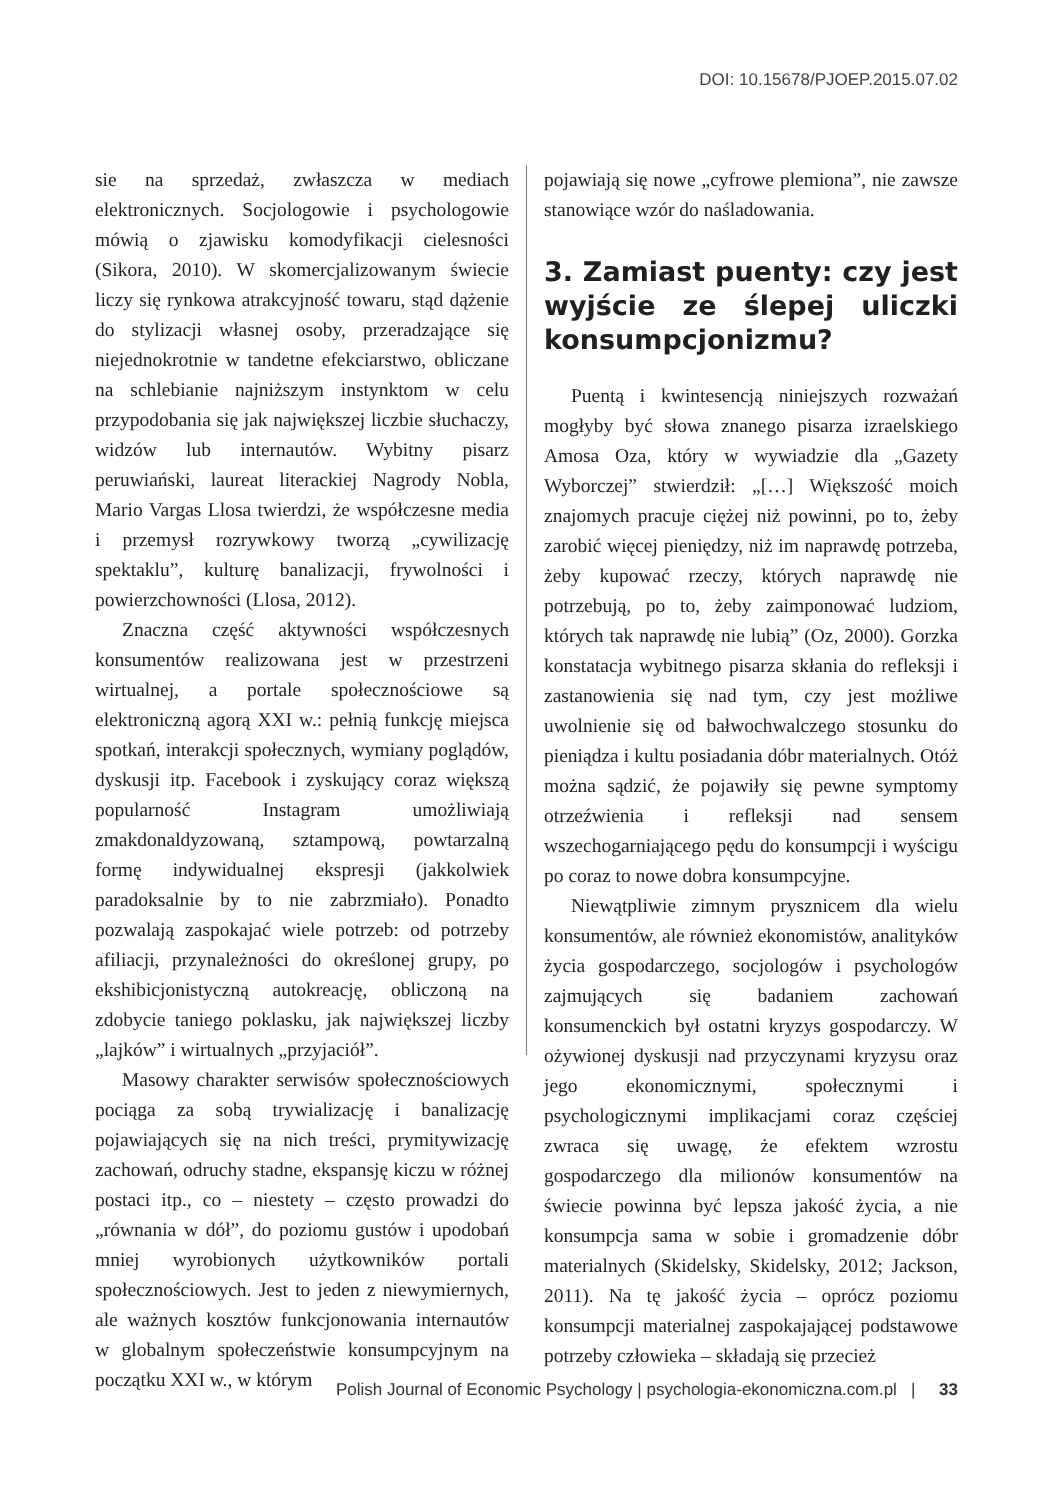DOI: 10.15678/PJOEP.2015.07.02
sie na sprzedaż, zwłaszcza w mediach elektronicznych. Socjologowie i psychologowie mówią o zjawisku komodyfikacji cielesności (Sikora, 2010). W skomercjalizowanym świecie liczy się rynkowa atrakcyjność towaru, stąd dążenie do stylizacji własnej osoby, przeradzające się niejednokrotnie w tandetne efekciarstwo, obliczane na schlebianie najniższym instynktom w celu przypodobania się jak największej liczbie słuchaczy, widzów lub internautów. Wybitny pisarz peruwiański, laureat literackiej Nagrody Nobla, Mario Vargas Llosa twierdzi, że współczesne media i przemysł rozrywkowy tworzą „cywilizację spektaklu”, kulturę banalizacji, frywolności i powierzchowności (Llosa, 2012).
Znaczna część aktywności współczesnych konsumentów realizowana jest w przestrzeni wirtualnej, a portale społecznościowe są elektroniczną agorą XXI w.: pełnią funkcję miejsca spotkań, interakcji społecznych, wymiany poglądów, dyskusji itp. Facebook i zyskujący coraz większą popularność Instagram umożliwiają zmakdonaldyzowaną, sztampową, powtarzalną formę indywidualnej ekspresji (jakkolwiek paradoksalnie by to nie zabrzmiało). Ponadto pozwalają zaspokajać wiele potrzeb: od potrzeby afiliacji, przynależności do określonej grupy, po ekshibicjonistyczną autokreację, obliczoną na zdobycie taniego poklasku, jak największej liczby „lajków” i wirtualnych „przyjaciół”.
Masowy charakter serwisów społecznościowych pociąga za sobą trywializację i banalizację pojawiających się na nich treści, prymitywizację zachowań, odruchy stadne, ekspansję kiczu w różnej postaci itp., co – niestety – często prowadzi do „równania w dół”, do poziomu gustów i upodobań mniej wyrobionych użytkowników portali społecznościowych. Jest to jeden z niewymiernych, ale ważnych kosztów funkcjonowania internautów w globalnym społeczeństwie konsumpcyjnym na początku XXI w., w którym
pojawiają się nowe „cyfrowe plemiona”, nie zawsze stanowiące wzór do naśladowania.
3. Zamiast puenty: czy jest wyjście ze ślepej uliczki konsumpcjonizmu?
Puentą i kwintesencją niniejszych rozważań mogłyby być słowa znanego pisarza izraelskiego Amosa Oza, który w wywiadzie dla „Gazety Wyborczej” stwierdził: „[…] Większość moich znajomych pracuje ciężej niż powinni, po to, żeby zarobić więcej pieniędzy, niż im naprawdę potrzeba, żeby kupować rzeczy, których naprawdę nie potrzebują, po to, żeby zaimponować ludziom, których tak naprawdę nie lubią” (Oz, 2000). Gorzka konstatacja wybitnego pisarza skłania do refleksji i zastanowienia się nad tym, czy jest możliwe uwolnienie się od bałwochwalczego stosunku do pieniądza i kultu posiadania dóbr materialnych. Otóż można sądzić, że pojawiły się pewne symptomy otrzeźwienia i refleksji nad sensem wszechogarniającego pędu do konsumpcji i wyścigu po coraz to nowe dobra konsumpcyjne.
Niewątpliwie zimnym prysznicem dla wielu konsumentów, ale również ekonomistów, analityków życia gospodarczego, socjologów i psychologów zajmujących się badaniem zachowań konsumenckich był ostatni kryzys gospodarczy. W ożywionej dyskusji nad przyczynami kryzysu oraz jego ekonomicznymi, społecznymi i psychologicznymi implikacjami coraz częściej zwraca się uwagę, że efektem wzrostu gospodarczego dla milionów konsumentów na świecie powinna być lepsza jakość życia, a nie konsumpcja sama w sobie i gromadzenie dóbr materialnych (Skidelsky, Skidelsky, 2012; Jackson, 2011). Na tę jakość życia – oprócz poziomu konsumpcji materialnej zaspokajającej podstawowe potrzeby człowieka – składają się przecież
Polish Journal of Economic Psychology | psychologia-ekonomiczna.com.pl | 33